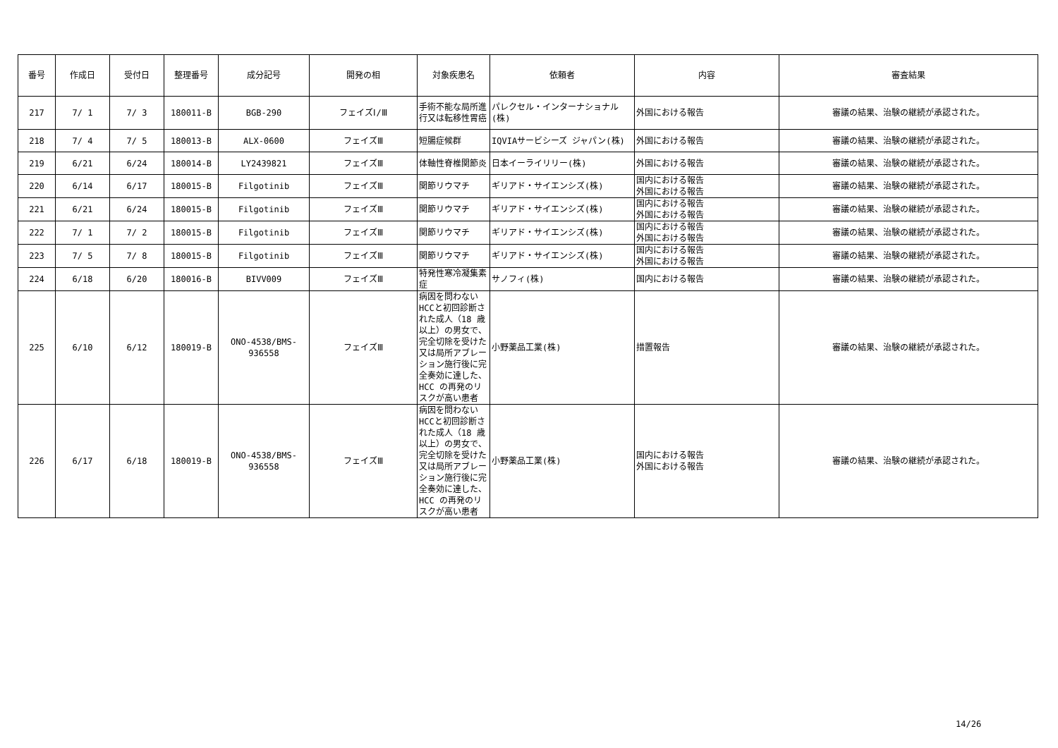| 番号 | 作成日 | 受付日 | 整理番号 | 成分記号 | 開発の相 | 対象疾患名 | 依頼者 | 内容 | 審査結果 |
| --- | --- | --- | --- | --- | --- | --- | --- | --- | --- |
| 217 | 7/ 1 | 7/ 3 | 180011-B | BGB-290 | フェイズⅠ/Ⅲ | 手術不能な局所進行又は転移性胃癌 | パレクセル・インターナショナル(株) | 外国における報告 | 審議の結果、治験の継続が承認された。 |
| 218 | 7/ 4 | 7/ 5 | 180013-B | ALX-0600 | フェイズⅢ | 短腸症候群 | IQVIAサービシーズ ジャパン(株) | 外国における報告 | 審議の結果、治験の継続が承認された。 |
| 219 | 6/21 | 6/24 | 180014-B | LY2439821 | フェイズⅢ | 体軸性脊椎関節炎 | 日本イーライリリー(株) | 外国における報告 | 審議の結果、治験の継続が承認された。 |
| 220 | 6/14 | 6/17 | 180015-B | Filgotinib | フェイズⅢ | 関節リウマチ | ギリアド・サイエンシズ(株) | 国内における報告 外国における報告 | 審議の結果、治験の継続が承認された。 |
| 221 | 6/21 | 6/24 | 180015-B | Filgotinib | フェイズⅢ | 関節リウマチ | ギリアド・サイエンシズ(株) | 国内における報告 外国における報告 | 審議の結果、治験の継続が承認された。 |
| 222 | 7/ 1 | 7/ 2 | 180015-B | Filgotinib | フェイズⅢ | 関節リウマチ | ギリアド・サイエンシズ(株) | 国内における報告 外国における報告 | 審議の結果、治験の継続が承認された。 |
| 223 | 7/ 5 | 7/ 8 | 180015-B | Filgotinib | フェイズⅢ | 関節リウマチ | ギリアド・サイエンシズ(株) | 国内における報告 外国における報告 | 審議の結果、治験の継続が承認された。 |
| 224 | 6/18 | 6/20 | 180016-B | BIVV009 | フェイズⅢ | 特発性寒冷凝集素症 | サノフィ(株) | 国内における報告 | 審議の結果、治験の継続が承認された。 |
| 225 | 6/10 | 6/12 | 180019-B | ONO-4538/BMS-936558 | フェイズⅢ | 病因を問わないHCCと初回診断された成人（18 歳以上）の男女で、完全切除を受けた又は局所アブレーション施行後に完全奏効に達した、HCC の再発のリスクが高い患者 | 小野薬品工業(株) | 措置報告 | 審議の結果、治験の継続が承認された。 |
| 226 | 6/17 | 6/18 | 180019-B | ONO-4538/BMS-936558 | フェイズⅢ | 病因を問わないHCCと初回診断された成人（18 歳以上）の男女で、完全切除を受けた又は局所アブレーション施行後に完全奏効に達した、HCC の再発のリスクが高い患者 | 小野薬品工業(株) | 国内における報告 外国における報告 | 審議の結果、治験の継続が承認された。 |
14/26